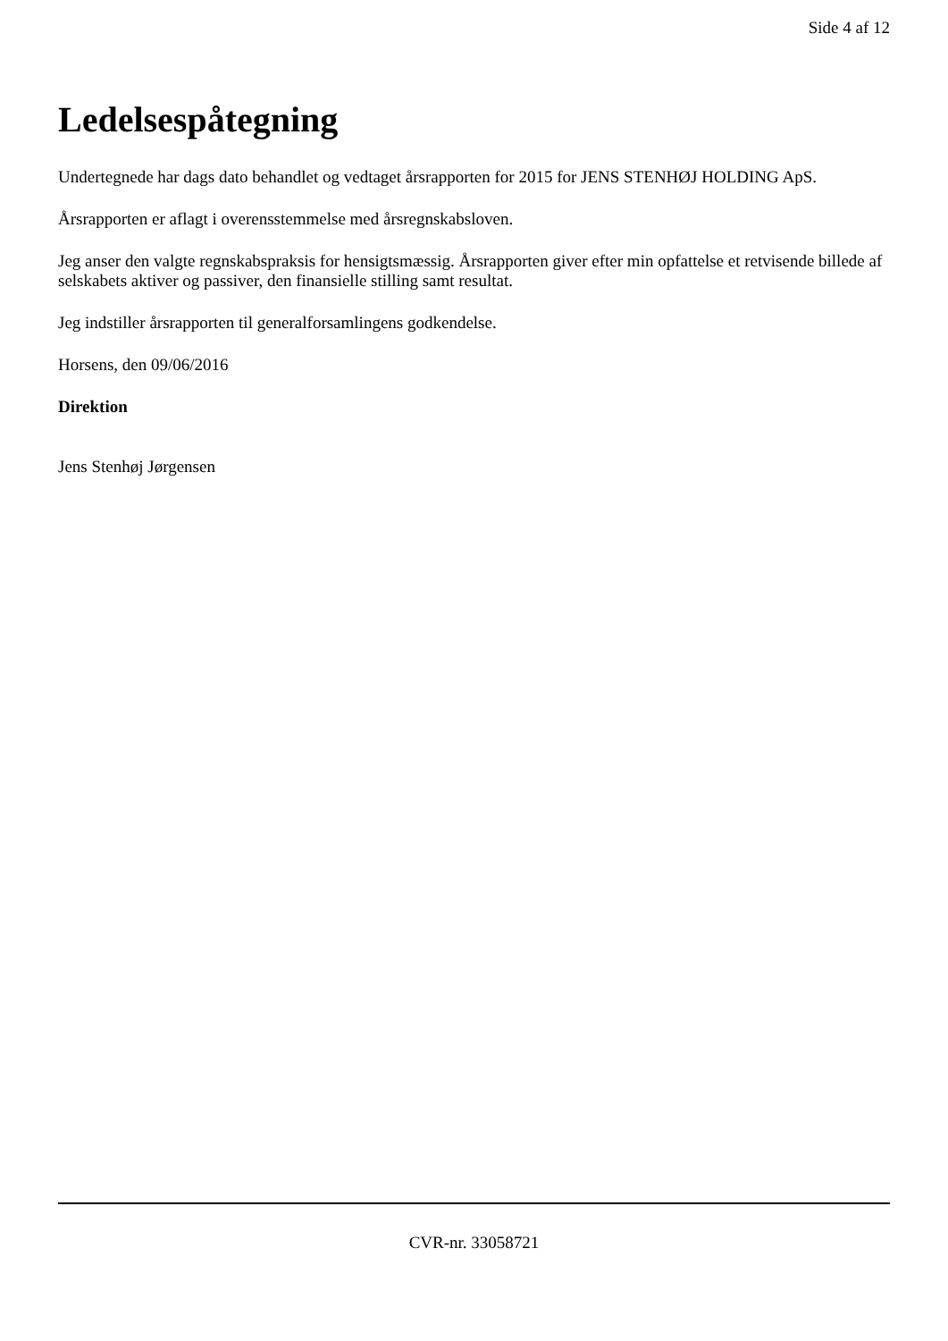Side 4 af 12
Ledelsespåtegning
Undertegnede har dags dato behandlet og vedtaget årsrapporten for 2015 for JENS STENHØJ HOLDING ApS.
Årsrapporten er aflagt i overensstemmelse med årsregnskabsloven.
Jeg anser den valgte regnskabspraksis for hensigtsmæssig. Årsrapporten giver efter min opfattelse et retvisende billede af selskabets aktiver og passiver, den finansielle stilling samt resultat.
Jeg indstiller årsrapporten til generalforsamlingens godkendelse.
Horsens, den 09/06/2016
Direktion
Jens Stenhøj Jørgensen
CVR-nr. 33058721